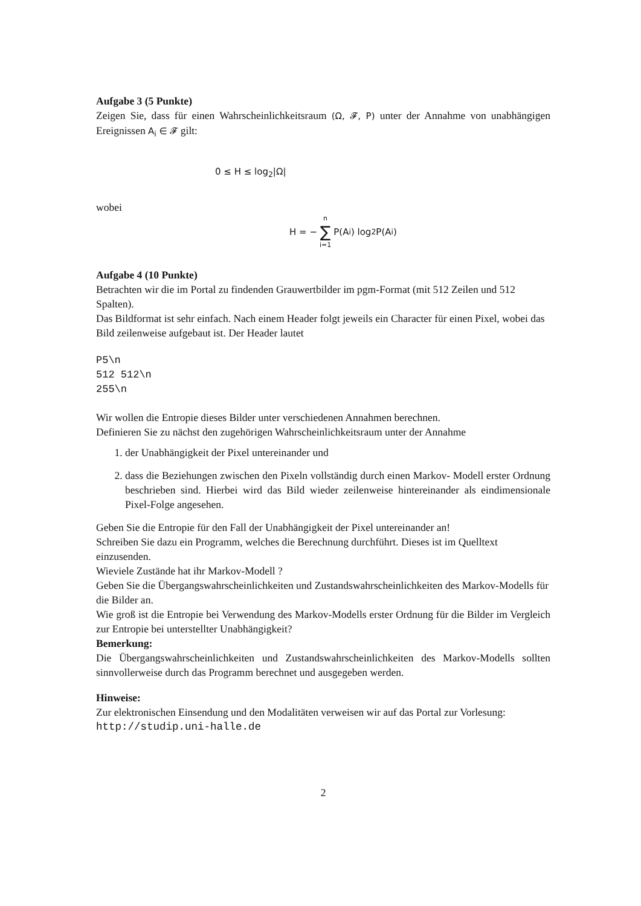Aufgabe 3 (5 Punkte)
Zeigen Sie, dass für einen Wahrscheinlichkeitsraum (Ω, 𝓕, P) unter der Annahme von unabhängigen Ereignissen A<sub>i</sub> ∈ 𝓕 gilt:
0 ≤ H ≤ log<sub>2</sub>|Ω|
wobei
H = − n ∑ i=1 P(A<sub>i</sub>) log<sub>2</sub> P(A<sub>i</sub>)
Aufgabe 4 (10 Punkte)
Betrachten wir die im Portal zu findenden Grauwertbilder im pgm-Format (mit 512 Zeilen und 512 Spalten).
Das Bildformat ist sehr einfach. Nach einem Header folgt jeweils ein Character für einen Pixel, wobei das Bild zeilenweise aufgebaut ist. Der Header lautet
P5\n
512 512\n
255\n
Wir wollen die Entropie dieses Bilder unter verschiedenen Annahmen berechnen.
Definieren Sie zu nächst den zugehörigen Wahrscheinlichkeitsraum unter der Annahme
1. der Unabhängigkeit der Pixel untereinander und
2. dass die Beziehungen zwischen den Pixeln vollständig durch einen Markov- Modell erster Ordnung beschrieben sind. Hierbei wird das Bild wieder zeilenweise hintereinander als eindimensionale Pixel-Folge angesehen.
Geben Sie die Entropie für den Fall der Unabhängigkeit der Pixel untereinander an!
Schreiben Sie dazu ein Programm, welches die Berechnung durchführt. Dieses ist im Quelltext einzusenden.
Wieviele Zustände hat ihr Markov-Modell ?
Geben Sie die Übergangswahrscheinlichkeiten und Zustandswahrscheinlichkeiten des Markov-Modells für die Bilder an.
Wie groß ist die Entropie bei Verwendung des Markov-Modells erster Ordnung für die Bilder im Vergleich zur Entropie bei unterstellter Unabhängigkeit?
Bemerkung:
Die Übergangswahrscheinlichkeiten und Zustandswahrscheinlichkeiten des Markov-Modells sollten sinnvollerweise durch das Programm berechnet und ausgegeben werden.
Hinweise:
Zur elektronischen Einsendung und den Modalitäten verweisen wir auf das Portal zur Vorlesung:
http://studip.uni-halle.de
2